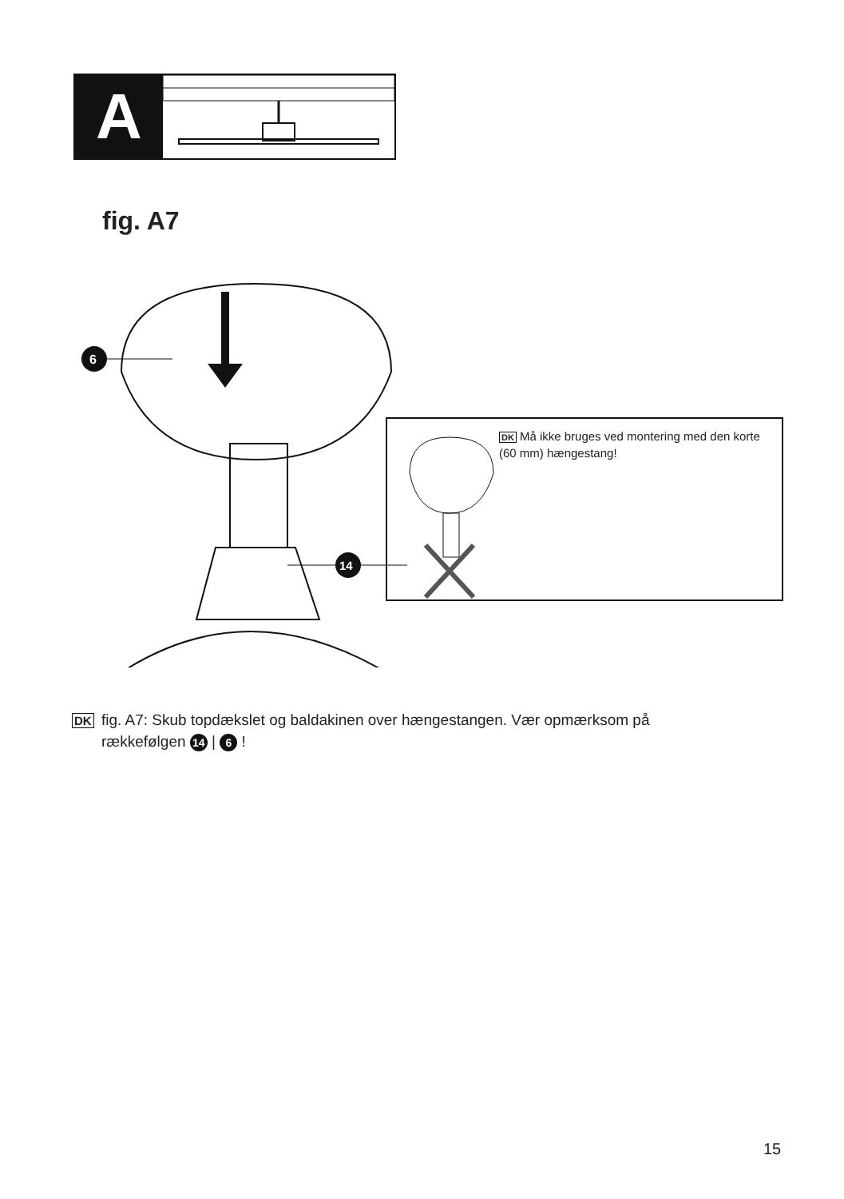A
fig. A7
6
14
DK Må ikke bruges ved montering med den korte (60 mm) hængestang!
DK fig. A7: Skub topdækslet og baldakinen over hængestangen. Vær opmærksom på
rækkefølgen 14 | 6 !
15